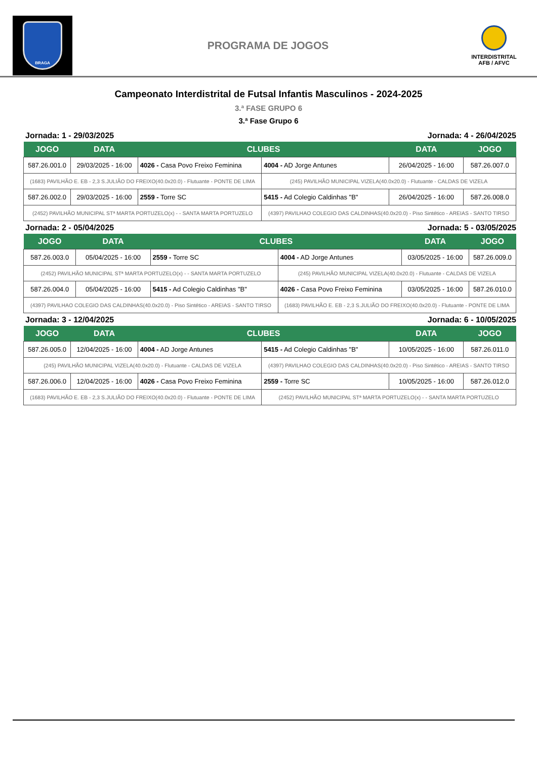BRAGA
PROGRAMA DE JOGOS
INTERDISTRITAL
AFB / AFVC
Campeonato Interdistrital de Futsal Infantis Masculinos - 2024-2025
3.ª FASE GRUPO 6
3.ª Fase Grupo 6
Jornada: 1 - 29/03/2025 Jornada: 4 - 26/04/2025
| JOGO | DATA | CLUBES | | DATA | JOGO |
| --- | --- | --- | --- | --- | --- |
| 587.26.001.0 | 29/03/2025 - 16:00 | 4026 - Casa Povo Freixo Feminina | 4004 - AD Jorge Antunes | 26/04/2025 - 16:00 | 587.26.007.0 |
| (1683) PAVILHÃO E. EB - 2,3 S.JULIÃO DO FREIXO(40.0x20.0) - Flutuante - PONTE DE LIMA | | | (245) PAVILHÃO MUNICIPAL VIZELA(40.0x20.0) - Flutuante - CALDAS DE VIZELA | | |
| 587.26.002.0 | 29/03/2025 - 16:00 | 2559 - Torre SC | 5415 - Ad Colegio Caldinhas "B" | 26/04/2025 - 16:00 | 587.26.008.0 |
| (2452) PAVILHÃO MUNICIPAL STª MARTA PORTUZELO(x) - - SANTA MARTA PORTUZELO | | | (4397) PAVILHAO COLEGIO DAS CALDINHAS(40.0x20.0) - Piso Sintético - AREIAS - SANTO TIRSO | | |
Jornada: 2 - 05/04/2025 Jornada: 5 - 03/05/2025
| JOGO | DATA | CLUBES | | DATA | JOGO |
| --- | --- | --- | --- | --- | --- |
| 587.26.003.0 | 05/04/2025 - 16:00 | 2559 - Torre SC | 4004 - AD Jorge Antunes | 03/05/2025 - 16:00 | 587.26.009.0 |
| (2452) PAVILHÃO MUNICIPAL STª MARTA PORTUZELO(x) - - SANTA MARTA PORTUZELO | | | (245) PAVILHÃO MUNICIPAL VIZELA(40.0x20.0) - Flutuante - CALDAS DE VIZELA | | |
| 587.26.004.0 | 05/04/2025 - 16:00 | 5415 - Ad Colegio Caldinhas "B" | 4026 - Casa Povo Freixo Feminina | 03/05/2025 - 16:00 | 587.26.010.0 |
| (4397) PAVILHAO COLEGIO DAS CALDINHAS(40.0x20.0) - Piso Sintético - AREIAS - SANTO TIRSO | | | (1683) PAVILHÃO E. EB - 2,3 S.JULIÃO DO FREIXO(40.0x20.0) - Flutuante - PONTE DE LIMA | | |
Jornada: 3 - 12/04/2025 Jornada: 6 - 10/05/2025
| JOGO | DATA | CLUBES | | DATA | JOGO |
| --- | --- | --- | --- | --- | --- |
| 587.26.005.0 | 12/04/2025 - 16:00 | 4004 - AD Jorge Antunes | 5415 - Ad Colegio Caldinhas "B" | 10/05/2025 - 16:00 | 587.26.011.0 |
| (245) PAVILHÃO MUNICIPAL VIZELA(40.0x20.0) - Flutuante - CALDAS DE VIZELA | | | (4397) PAVILHAO COLEGIO DAS CALDINHAS(40.0x20.0) - Piso Sintético - AREIAS - SANTO TIRSO | | |
| 587.26.006.0 | 12/04/2025 - 16:00 | 4026 - Casa Povo Freixo Feminina | 2559 - Torre SC | 10/05/2025 - 16:00 | 587.26.012.0 |
| (1683) PAVILHÃO E. EB - 2,3 S.JULIÃO DO FREIXO(40.0x20.0) - Flutuante - PONTE DE LIMA | | | (2452) PAVILHÃO MUNICIPAL STª MARTA PORTUZELO(x) - - SANTA MARTA PORTUZELO | | |